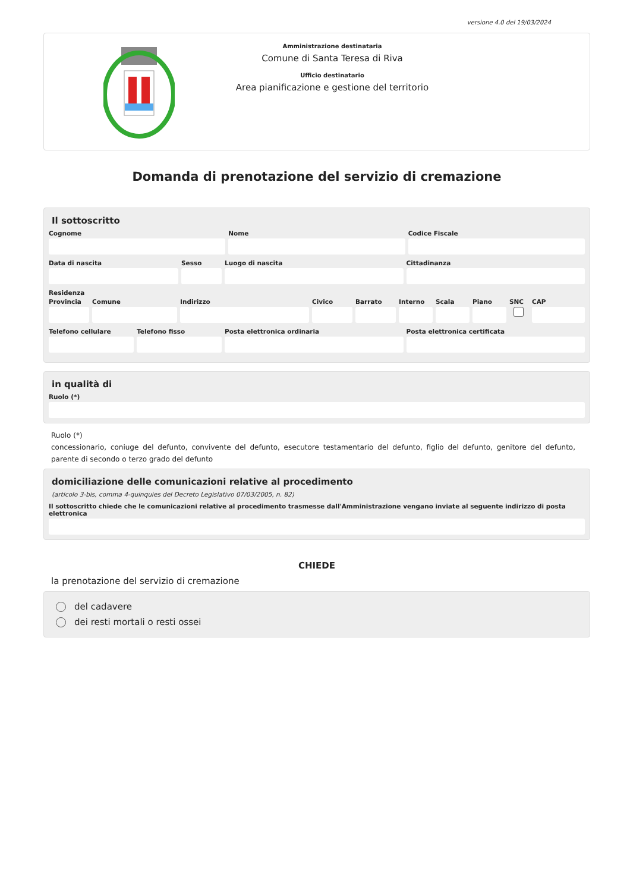versione 4.0 del 19/03/2024
Amministrazione destinataria
Comune di Santa Teresa di Riva
Ufficio destinatario
Area pianificazione e gestione del territorio
Domanda di prenotazione del servizio di cremazione
Il sottoscritto
Cognome Nome Codice Fiscale
Data di nascita Sesso Luogo di nascita Cittadinanza
Residenza
Provincia
Comune Indirizzo Civico Barrato Interno
Scala Piano SNC CAP
Telefono cellulare
Telefono fisso Posta elettronica ordinaria Posta elettronica certificata
in qualità di
Ruolo (*)
Ruolo (*)
concessionario, coniuge del defunto, convivente del defunto, esecutore testamentario del defunto, figlio del defunto, genitore del defunto, parente di secondo o terzo grado del defunto
domiciliazione delle comunicazioni relative al procedimento
(articolo 3-bis, comma 4-quinquies del Decreto Legislativo 07/03/2005, n. 82)
Il sottoscritto chiede che le comunicazioni relative al procedimento trasmesse dall'Amministrazione vengano inviate al seguente indirizzo di posta elettronica
CHIEDE
la prenotazione del servizio di cremazione
del cadavere
dei resti mortali o resti ossei